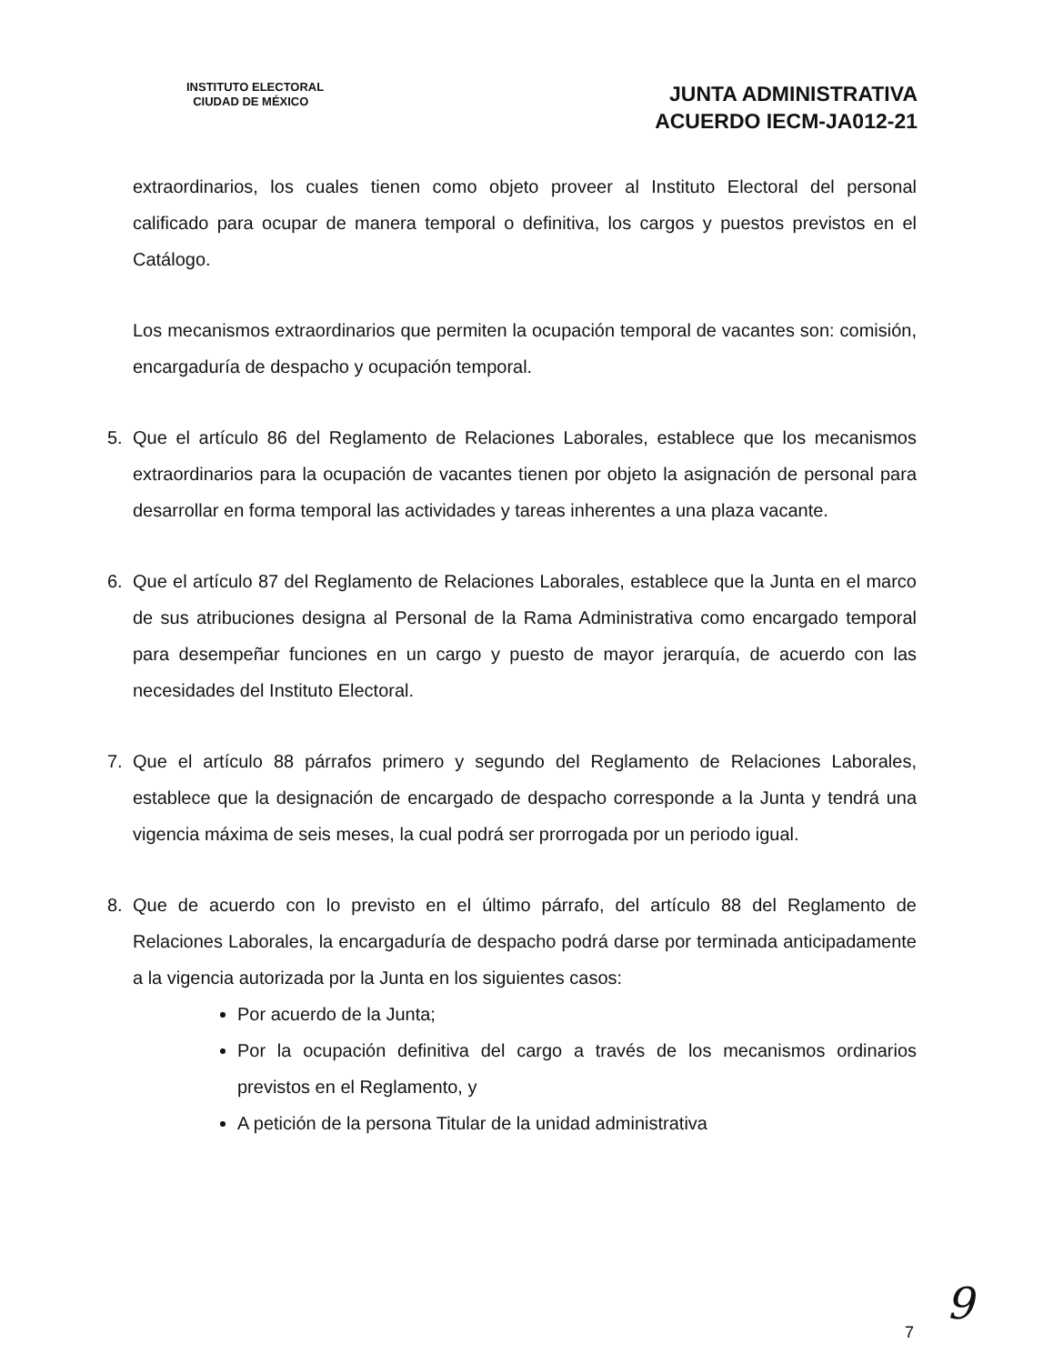INSTITUTO ELECTORAL
CIUDAD DE MÉXICO
JUNTA ADMINISTRATIVA
ACUERDO IECM-JA012-21
extraordinarios, los cuales tienen como objeto proveer al Instituto Electoral del personal calificado para ocupar de manera temporal o definitiva, los cargos y puestos previstos en el Catálogo.
Los mecanismos extraordinarios que permiten la ocupación temporal de vacantes son: comisión, encargaduría de despacho y ocupación temporal.
5. Que el artículo 86 del Reglamento de Relaciones Laborales, establece que los mecanismos extraordinarios para la ocupación de vacantes tienen por objeto la asignación de personal para desarrollar en forma temporal las actividades y tareas inherentes a una plaza vacante.
6. Que el artículo 87 del Reglamento de Relaciones Laborales, establece que la Junta en el marco de sus atribuciones designa al Personal de la Rama Administrativa como encargado temporal para desempeñar funciones en un cargo y puesto de mayor jerarquía, de acuerdo con las necesidades del Instituto Electoral.
7. Que el artículo 88 párrafos primero y segundo del Reglamento de Relaciones Laborales, establece que la designación de encargado de despacho corresponde a la Junta y tendrá una vigencia máxima de seis meses, la cual podrá ser prorrogada por un periodo igual.
8. Que de acuerdo con lo previsto en el último párrafo, del artículo 88 del Reglamento de Relaciones Laborales, la encargaduría de despacho podrá darse por terminada anticipadamente a la vigencia autorizada por la Junta en los siguientes casos:
Por acuerdo de la Junta;
Por la ocupación definitiva del cargo a través de los mecanismos ordinarios previstos en el Reglamento, y
A petición de la persona Titular de la unidad administrativa
9
7